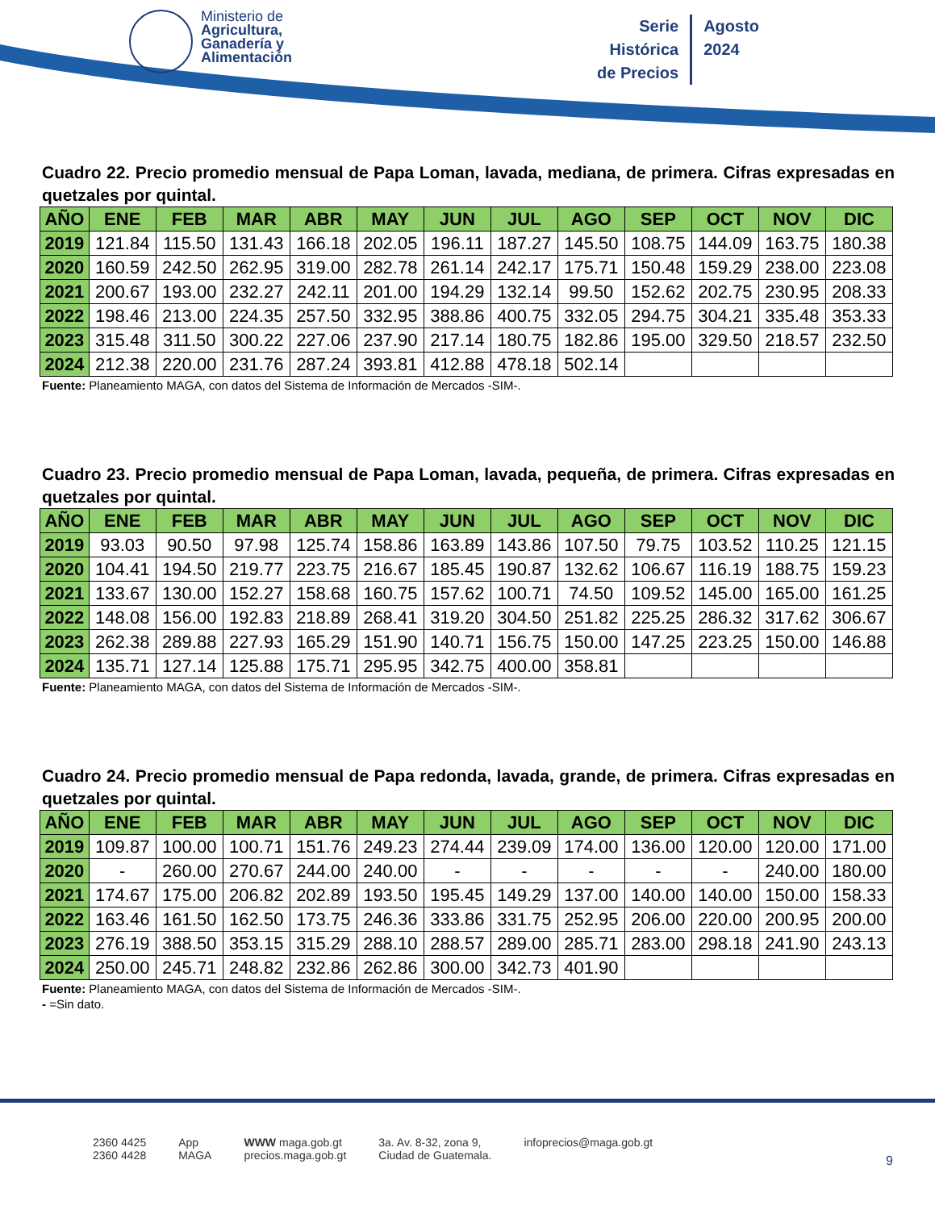Ministerio de
Agricultura,
Ganadería y
Alimentación
Serie
Histórica
de Precios
Agosto
2024
Cuadro 22. Precio promedio mensual de Papa Loman, lavada, mediana, de primera. Cifras expresadas en quetzales por quintal.
| AÑO | ENE | FEB | MAR | ABR | MAY | JUN | JUL | AGO | SEP | OCT | NOV | DIC |
| --- | --- | --- | --- | --- | --- | --- | --- | --- | --- | --- | --- | --- |
| 2019 | 121.84 | 115.50 | 131.43 | 166.18 | 202.05 | 196.11 | 187.27 | 145.50 | 108.75 | 144.09 | 163.75 | 180.38 |
| 2020 | 160.59 | 242.50 | 262.95 | 319.00 | 282.78 | 261.14 | 242.17 | 175.71 | 150.48 | 159.29 | 238.00 | 223.08 |
| 2021 | 200.67 | 193.00 | 232.27 | 242.11 | 201.00 | 194.29 | 132.14 | 99.50 | 152.62 | 202.75 | 230.95 | 208.33 |
| 2022 | 198.46 | 213.00 | 224.35 | 257.50 | 332.95 | 388.86 | 400.75 | 332.05 | 294.75 | 304.21 | 335.48 | 353.33 |
| 2023 | 315.48 | 311.50 | 300.22 | 227.06 | 237.90 | 217.14 | 180.75 | 182.86 | 195.00 | 329.50 | 218.57 | 232.50 |
| 2024 | 212.38 | 220.00 | 231.76 | 287.24 | 393.81 | 412.88 | 478.18 | 502.14 | | | | |
Fuente: Planeamiento MAGA, con datos del Sistema de Información de Mercados -SIM-.
Cuadro 23. Precio promedio mensual de Papa Loman, lavada, pequeña, de primera. Cifras expresadas en quetzales por quintal.
| AÑO | ENE | FEB | MAR | ABR | MAY | JUN | JUL | AGO | SEP | OCT | NOV | DIC |
| --- | --- | --- | --- | --- | --- | --- | --- | --- | --- | --- | --- | --- |
| 2019 | 93.03 | 90.50 | 97.98 | 125.74 | 158.86 | 163.89 | 143.86 | 107.50 | 79.75 | 103.52 | 110.25 | 121.15 |
| 2020 | 104.41 | 194.50 | 219.77 | 223.75 | 216.67 | 185.45 | 190.87 | 132.62 | 106.67 | 116.19 | 188.75 | 159.23 |
| 2021 | 133.67 | 130.00 | 152.27 | 158.68 | 160.75 | 157.62 | 100.71 | 74.50 | 109.52 | 145.00 | 165.00 | 161.25 |
| 2022 | 148.08 | 156.00 | 192.83 | 218.89 | 268.41 | 319.20 | 304.50 | 251.82 | 225.25 | 286.32 | 317.62 | 306.67 |
| 2023 | 262.38 | 289.88 | 227.93 | 165.29 | 151.90 | 140.71 | 156.75 | 150.00 | 147.25 | 223.25 | 150.00 | 146.88 |
| 2024 | 135.71 | 127.14 | 125.88 | 175.71 | 295.95 | 342.75 | 400.00 | 358.81 | | | | |
Fuente: Planeamiento MAGA, con datos del Sistema de Información de Mercados -SIM-.
Cuadro 24. Precio promedio mensual de Papa redonda, lavada, grande, de primera. Cifras expresadas en quetzales por quintal.
| AÑO | ENE | FEB | MAR | ABR | MAY | JUN | JUL | AGO | SEP | OCT | NOV | DIC |
| --- | --- | --- | --- | --- | --- | --- | --- | --- | --- | --- | --- | --- |
| 2019 | 109.87 | 100.00 | 100.71 | 151.76 | 249.23 | 274.44 | 239.09 | 174.00 | 136.00 | 120.00 | 120.00 | 171.00 |
| 2020 | - | 260.00 | 270.67 | 244.00 | 240.00 | - | - | - | - | - | 240.00 | 180.00 |
| 2021 | 174.67 | 175.00 | 206.82 | 202.89 | 193.50 | 195.45 | 149.29 | 137.00 | 140.00 | 140.00 | 150.00 | 158.33 |
| 2022 | 163.46 | 161.50 | 162.50 | 173.75 | 246.36 | 333.86 | 331.75 | 252.95 | 206.00 | 220.00 | 200.95 | 200.00 |
| 2023 | 276.19 | 388.50 | 353.15 | 315.29 | 288.10 | 288.57 | 289.00 | 285.71 | 283.00 | 298.18 | 241.90 | 243.13 |
| 2024 | 250.00 | 245.71 | 248.82 | 232.86 | 262.86 | 300.00 | 342.73 | 401.90 | | | | |
Fuente: Planeamiento MAGA, con datos del Sistema de Información de Mercados -SIM-.
- =Sin dato.
2360 4425
2360 4428
App
MAGA
WWW maga.gob.gt
precios.maga.gob.gt
3a. Av. 8-32, zona 9,
Ciudad de Guatemala.
infoprecios@maga.gob.gt
9